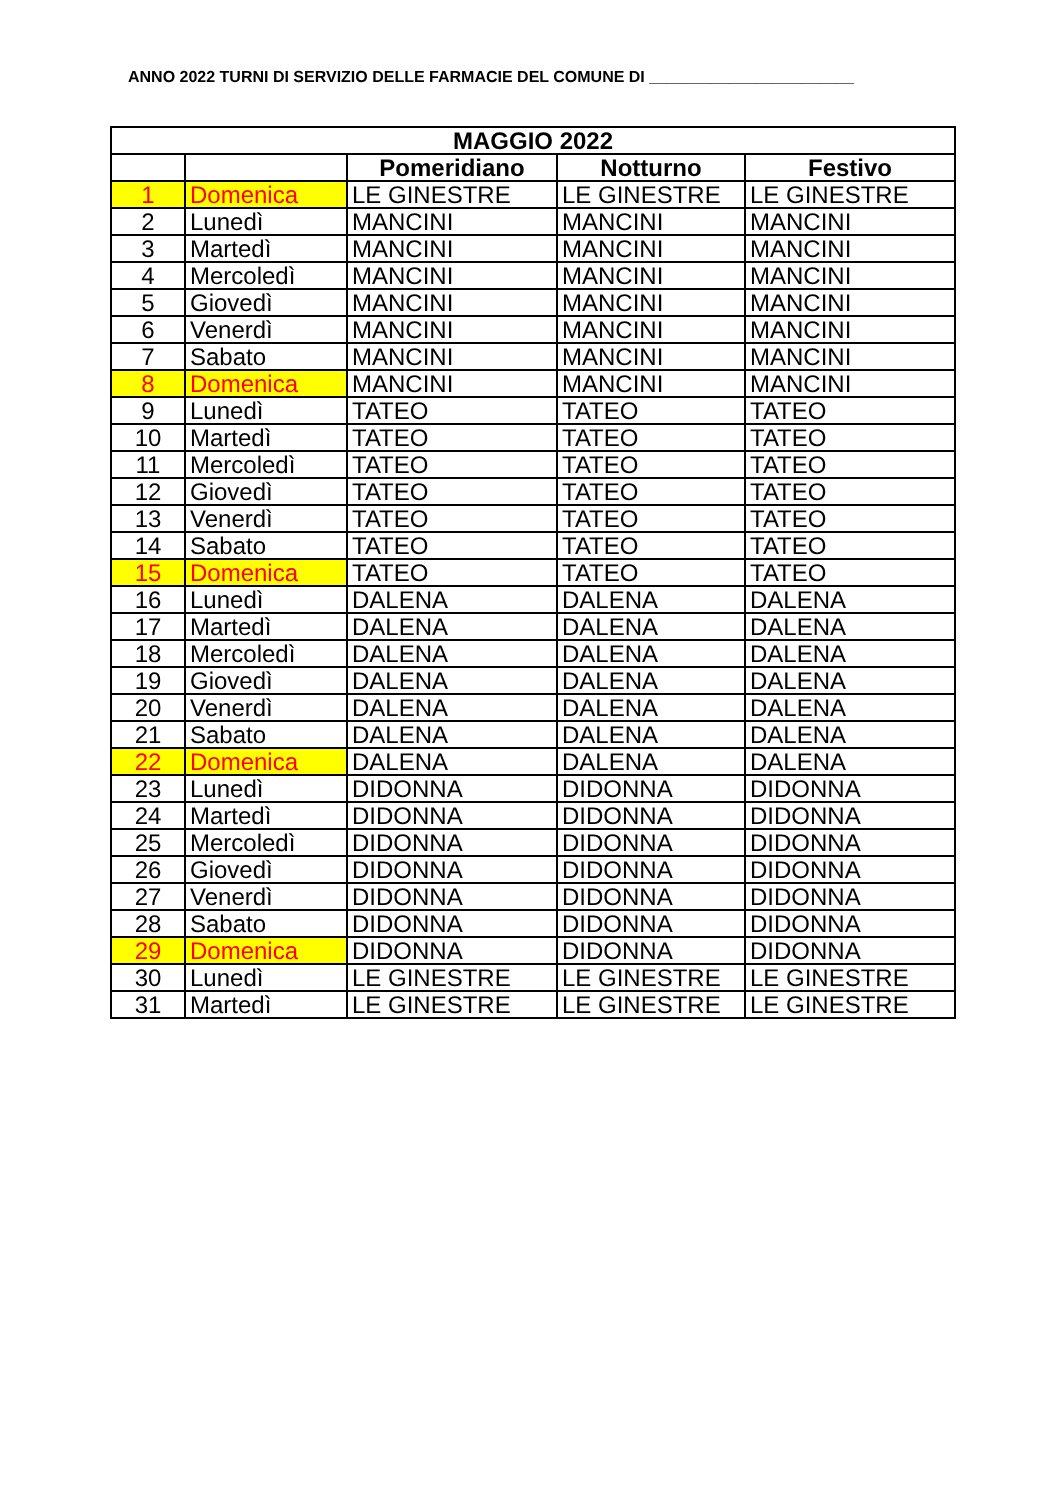ANNO 2022 TURNI DI SERVIZIO DELLE FARMACIE DEL COMUNE DI _______________________
| MAGGIO 2022 | | | | |
| --- | --- | --- | --- | --- |
| | | Pomeridiano | Notturno | Festivo |
| 1 | Domenica | LE GINESTRE | LE GINESTRE | LE GINESTRE |
| 2 | Lunedì | MANCINI | MANCINI | MANCINI |
| 3 | Martedì | MANCINI | MANCINI | MANCINI |
| 4 | Mercoledì | MANCINI | MANCINI | MANCINI |
| 5 | Giovedì | MANCINI | MANCINI | MANCINI |
| 6 | Venerdì | MANCINI | MANCINI | MANCINI |
| 7 | Sabato | MANCINI | MANCINI | MANCINI |
| 8 | Domenica | MANCINI | MANCINI | MANCINI |
| 9 | Lunedì | TATEO | TATEO | TATEO |
| 10 | Martedì | TATEO | TATEO | TATEO |
| 11 | Mercoledì | TATEO | TATEO | TATEO |
| 12 | Giovedì | TATEO | TATEO | TATEO |
| 13 | Venerdì | TATEO | TATEO | TATEO |
| 14 | Sabato | TATEO | TATEO | TATEO |
| 15 | Domenica | TATEO | TATEO | TATEO |
| 16 | Lunedì | DALENA | DALENA | DALENA |
| 17 | Martedì | DALENA | DALENA | DALENA |
| 18 | Mercoledì | DALENA | DALENA | DALENA |
| 19 | Giovedì | DALENA | DALENA | DALENA |
| 20 | Venerdì | DALENA | DALENA | DALENA |
| 21 | Sabato | DALENA | DALENA | DALENA |
| 22 | Domenica | DALENA | DALENA | DALENA |
| 23 | Lunedì | DIDONNA | DIDONNA | DIDONNA |
| 24 | Martedì | DIDONNA | DIDONNA | DIDONNA |
| 25 | Mercoledì | DIDONNA | DIDONNA | DIDONNA |
| 26 | Giovedì | DIDONNA | DIDONNA | DIDONNA |
| 27 | Venerdì | DIDONNA | DIDONNA | DIDONNA |
| 28 | Sabato | DIDONNA | DIDONNA | DIDONNA |
| 29 | Domenica | DIDONNA | DIDONNA | DIDONNA |
| 30 | Lunedì | LE GINESTRE | LE GINESTRE | LE GINESTRE |
| 31 | Martedì | LE GINESTRE | LE GINESTRE | LE GINESTRE |